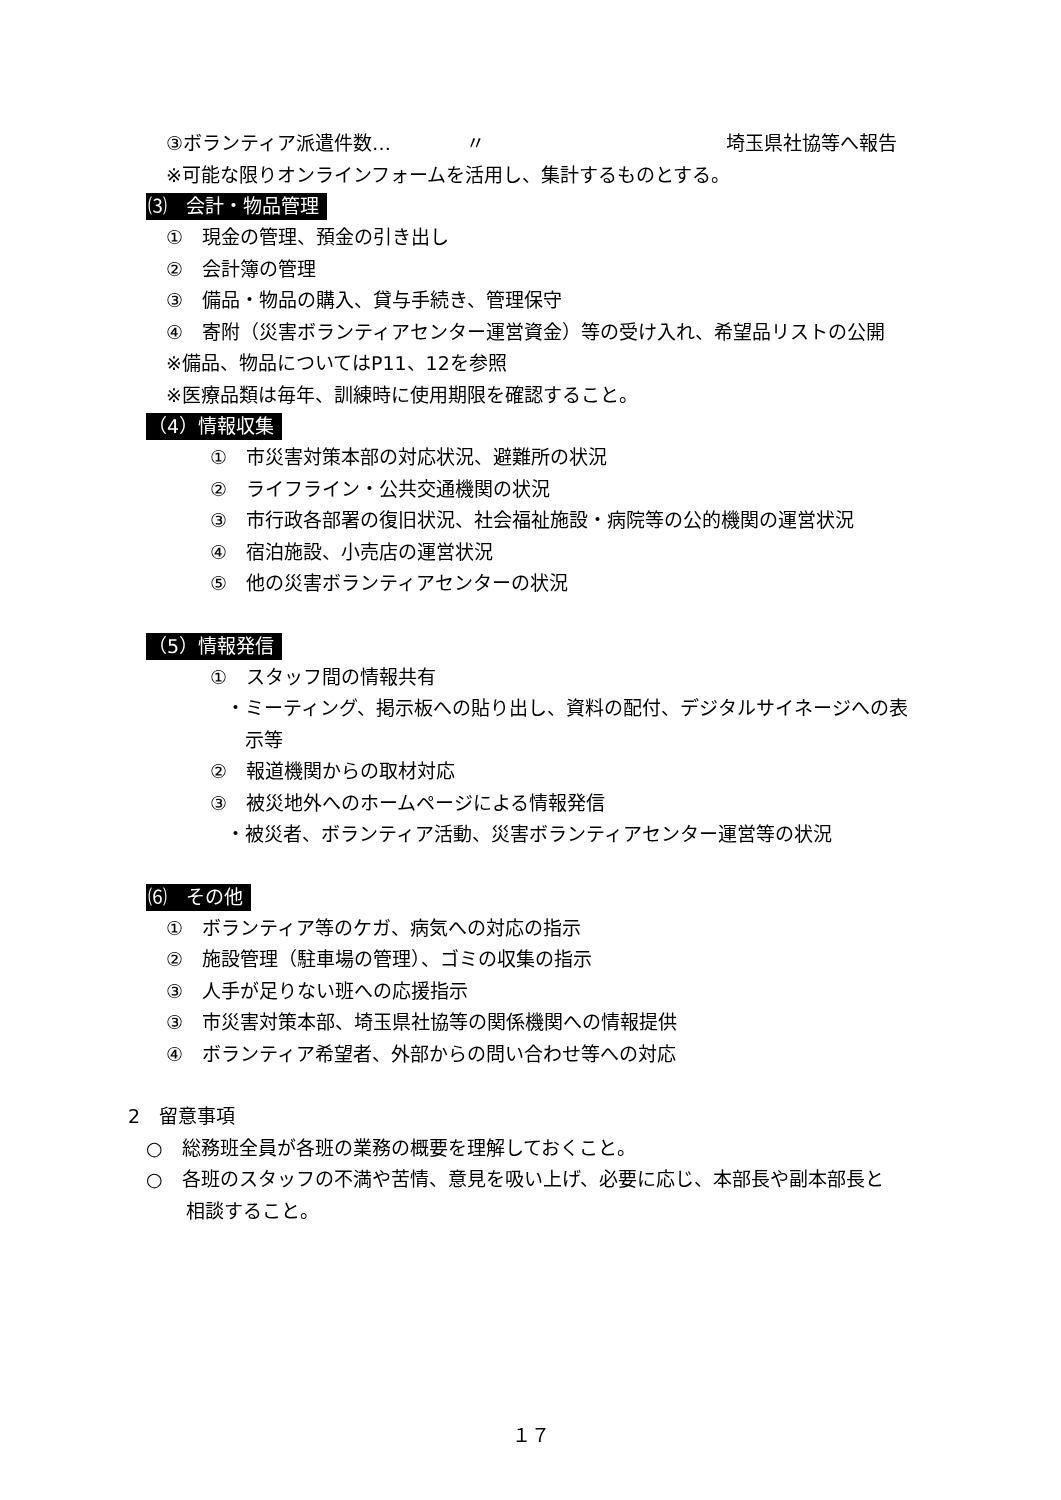③ボランティア派遣件数… 〃 埼玉県社協等へ報告
※可能な限りオンラインフォームを活用し、集計するものとする。
⑶　会計・物品管理
①　現金の管理、預金の引き出し
②　会計簿の管理
③　備品・物品の購入、貸与手続き、管理保守
④　寄附（災害ボランティアセンター運営資金）等の受け入れ、希望品リストの公開
※備品、物品についてはP11、12を参照
※医療品類は毎年、訓練時に使用期限を確認すること。
（4）情報収集
①　市災害対策本部の対応状況、避難所の状況
②　ライフライン・公共交通機関の状況
③　市行政各部署の復旧状況、社会福祉施設・病院等の公的機関の運営状況
④　宿泊施設、小売店の運営状況
⑤　他の災害ボランティアセンターの状況
（5）情報発信
①　スタッフ間の情報共有
・ミーティング、掲示板への貼り出し、資料の配付、デジタルサイネージへの表
　示等
②　報道機関からの取材対応
③　被災地外へのホームページによる情報発信
・被災者、ボランティア活動、災害ボランティアセンター運営等の状況
⑹　その他
①　ボランティア等のケガ、病気への対応の指示
②　施設管理（駐車場の管理）、ゴミの収集の指示
③　人手が足りない班への応援指示
③　市災害対策本部、埼玉県社協等の関係機関への情報提供
④　ボランティア希望者、外部からの問い合わせ等への対応
2　留意事項
○　総務班全員が各班の業務の概要を理解しておくこと。
○　各班のスタッフの不満や苦情、意見を吸い上げ、必要に応じ、本部長や副本部長と
相談すること。
１７